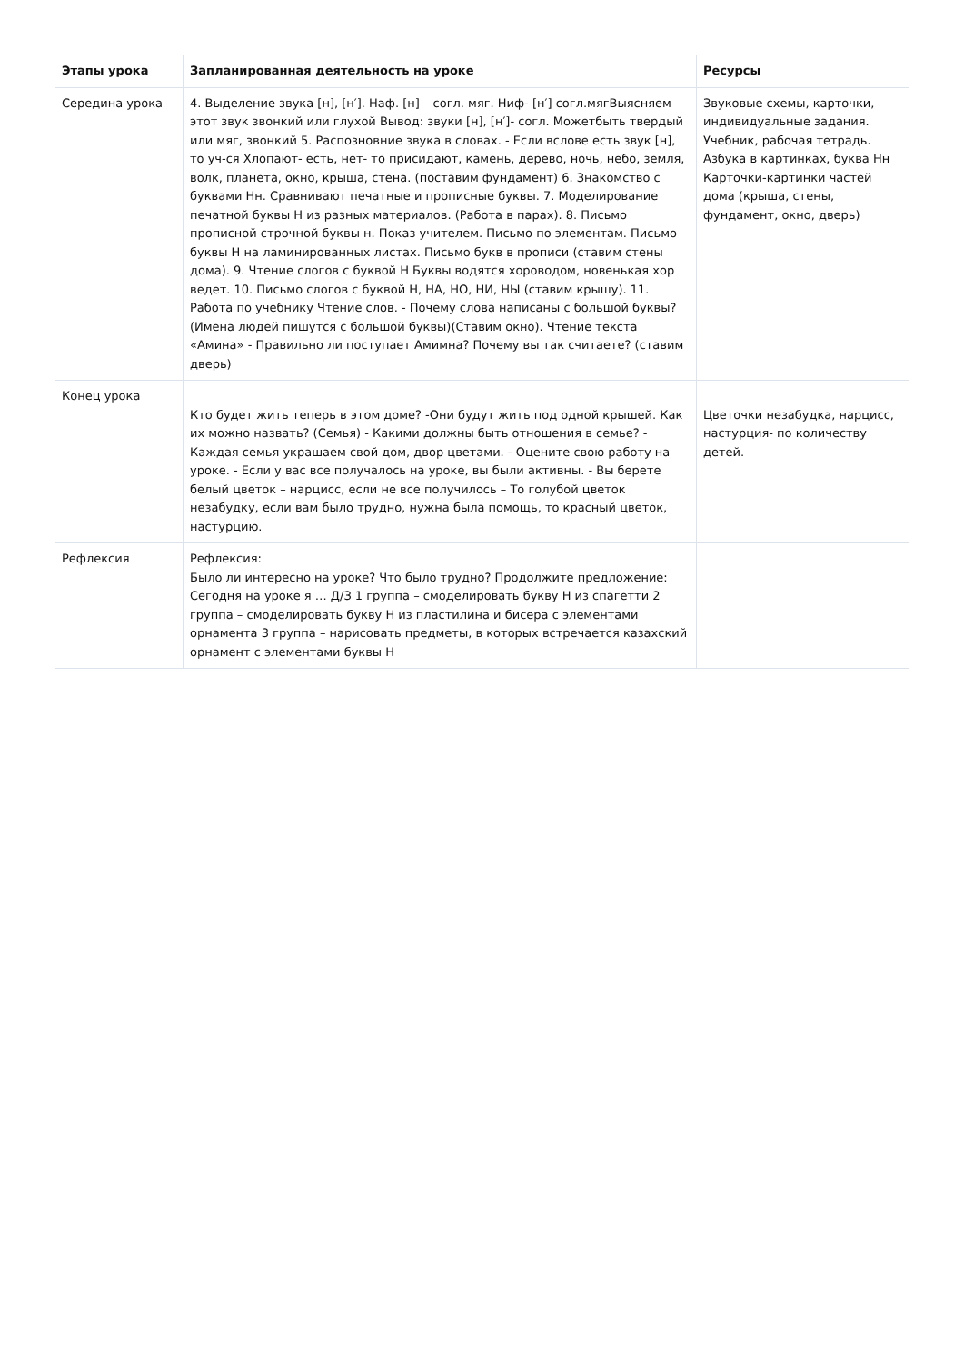| Этапы урока | Запланированная деятельность на уроке | Ресурсы |
| --- | --- | --- |
| Середина урока | 4. Выделение звука [н], [н′]. Наф. [н] – согл. мяг. Ниф- [н′] согл.мягВыясняем этот звук звонкий или глухой Вывод: звуки [н], [н′]- согл. Можетбыть твердый или мяг, звонкий 5. Распозновние звука в словах. - Если вслове есть звук [н], то уч-ся Хлопают- есть, нет- то присидают, камень, дерево, ночь, небо, земля, волк, планета, окно, крыша, стена. (поставим фундамент) 6. Знакомство с буквами Нн. Сравнивают печатные и прописные буквы. 7. Моделирование печатной буквы Н из разных материалов. (Работа в парах). 8. Письмо прописной строчной буквы н. Показ учителем. Письмо по элементам. Письмо буквы Н на ламинированных листах. Письмо букв в прописи (ставим стены дома). 9. Чтение слогов с буквой Н Буквы водятся хороводом, новенькая хор ведет. 10. Письмо слогов с буквой Н, НА, НО, НИ, НЫ (ставим крышу). 11. Работа по учебнику Чтение слов. - Почему слова написаны с большой буквы? (Имена людей пишутся с большой буквы)(Ставим окно). Чтение текста «Амина» - Правильно ли поступает Амимна? Почему вы так считаете? (ставим дверь) | Звуковые схемы, карточки, индивидуальные задания. Учебник, рабочая тетрадь. Азбука в картинках, буква Нн Карточки-картинки частей дома (крыша, стены, фундамент, окно, дверь) |
| Конец урока | Кто будет жить теперь в этом доме? -Они будут жить под одной крышей. Как их можно назвать? (Семья) - Какими должны быть отношения в семье? - Каждая семья украшаем свой дом, двор цветами. - Оцените свою работу на уроке. - Если у вас все получалось на уроке, вы были активны. - Вы берете белый цветок – нарцисс, если не все получилось – То голубой цветок незабудку, если вам было трудно, нужна была помощь, то красный цветок, настурцию. | Цветочки незабудка, нарцисс, настурция- по количеству детей. |
| Рефлексия | Рефлексия: Было ли интересно на уроке? Что было трудно? Продолжите предложение: Сегодня на уроке я … Д/З 1 группа – смоделировать букву Н из спагетти 2 группа – смоделировать букву Н из пластилина и бисера с элементами орнамента 3 группа – нарисовать предметы, в которых встречается казахский орнамент с элементами буквы Н | |